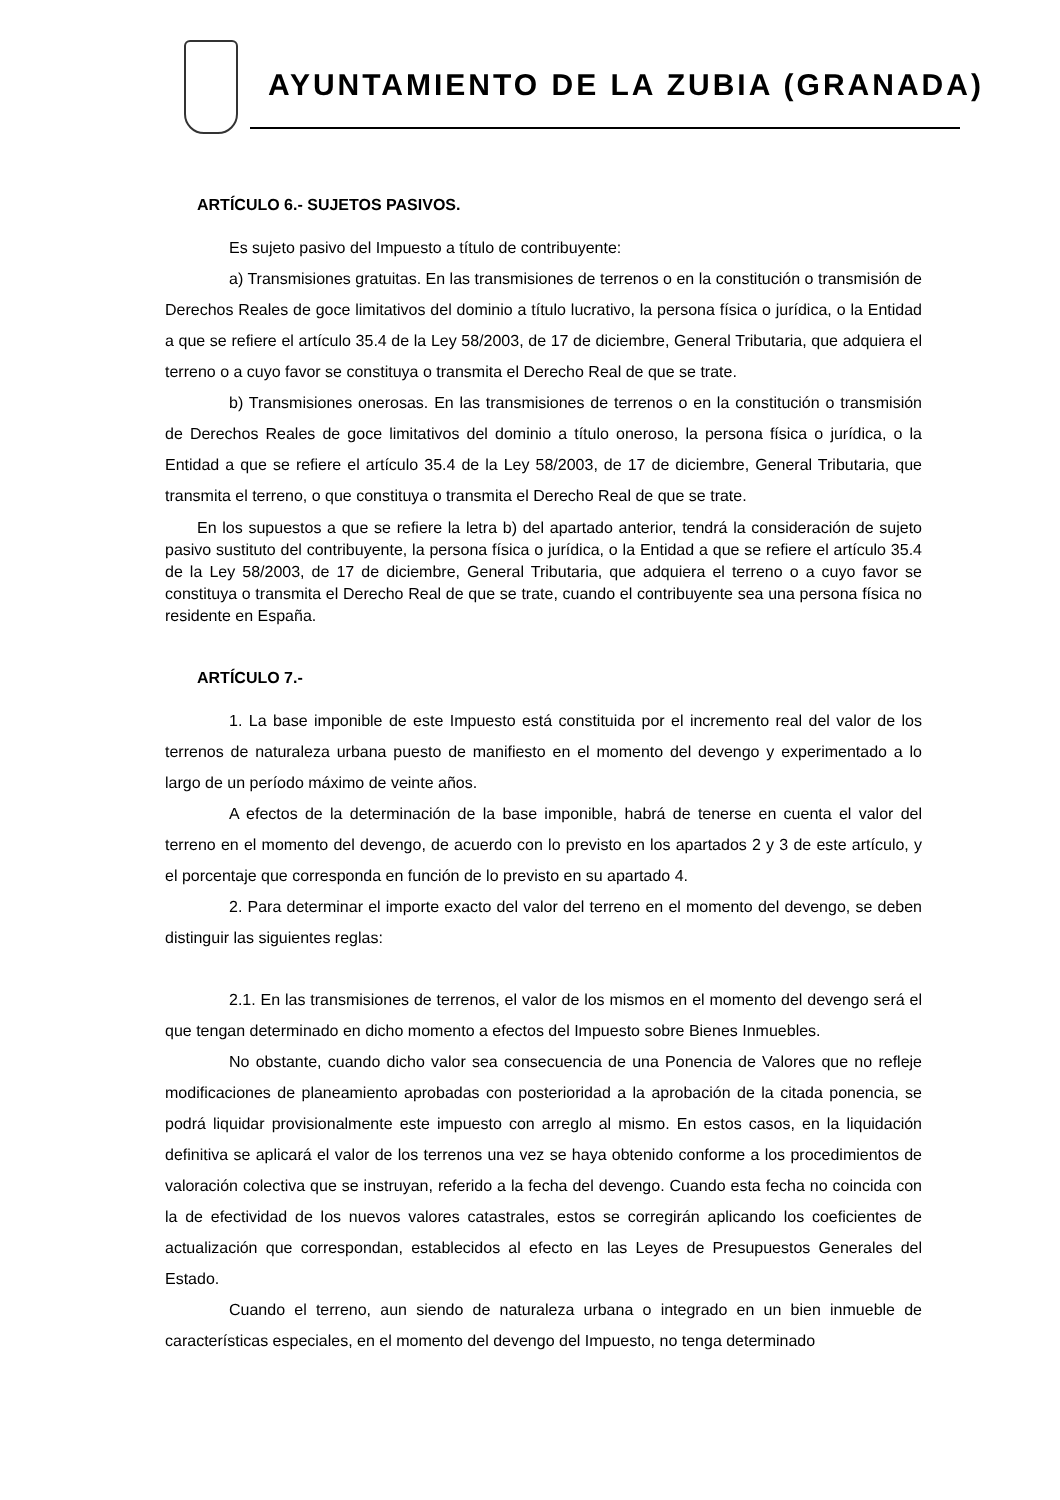AYUNTAMIENTO DE LA ZUBIA (GRANADA)
ARTÍCULO 6.- SUJETOS PASIVOS.
Es sujeto pasivo del Impuesto a título de contribuyente:
a) Transmisiones gratuitas. En las transmisiones de terrenos o en la constitución o transmisión de Derechos Reales de goce limitativos del dominio a título lucrativo, la persona física o jurídica, o la Entidad a que se refiere el artículo 35.4 de la Ley 58/2003, de 17 de diciembre, General Tributaria, que adquiera el terreno o a cuyo favor se constituya o transmita el Derecho Real de que se trate.
b) Transmisiones onerosas. En las transmisiones de terrenos o en la constitución o transmisión de Derechos Reales de goce limitativos del dominio a título oneroso, la persona física o jurídica, o la Entidad a que se refiere el artículo 35.4 de la Ley 58/2003, de 17 de diciembre, General Tributaria, que transmita el terreno, o que constituya o transmita el Derecho Real de que se trate.
En los supuestos a que se refiere la letra b) del apartado anterior, tendrá la consideración de sujeto pasivo sustituto del contribuyente, la persona física o jurídica, o la Entidad a que se refiere el artículo 35.4 de la Ley 58/2003, de 17 de diciembre, General Tributaria, que adquiera el terreno o a cuyo favor se constituya o transmita el Derecho Real de que se trate, cuando el contribuyente sea una persona física no residente en España.
ARTÍCULO 7.-
1. La base imponible de este Impuesto está constituida por el incremento real del valor de los terrenos de naturaleza urbana puesto de manifiesto en el momento del devengo y experimentado a lo largo de un período máximo de veinte años.
A efectos de la determinación de la base imponible, habrá de tenerse en cuenta el valor del terreno en el momento del devengo, de acuerdo con lo previsto en los apartados 2 y 3 de este artículo, y el porcentaje que corresponda en función de lo previsto en su apartado 4.
2. Para determinar el importe exacto del valor del terreno en el momento del devengo, se deben distinguir las siguientes reglas:
2.1. En las transmisiones de terrenos, el valor de los mismos en el momento del devengo será el que tengan determinado en dicho momento a efectos del Impuesto sobre Bienes Inmuebles.
No obstante, cuando dicho valor sea consecuencia de una Ponencia de Valores que no refleje modificaciones de planeamiento aprobadas con posterioridad a la aprobación de la citada ponencia, se podrá liquidar provisionalmente este impuesto con arreglo al mismo. En estos casos, en la liquidación definitiva se aplicará el valor de los terrenos una vez se haya obtenido conforme a los procedimientos de valoración colectiva que se instruyan, referido a la fecha del devengo. Cuando esta fecha no coincida con la de efectividad de los nuevos valores catastrales, estos se corregirán aplicando los coeficientes de actualización que correspondan, establecidos al efecto en las Leyes de Presupuestos Generales del Estado.
Cuando el terreno, aun siendo de naturaleza urbana o integrado en un bien inmueble de características especiales, en el momento del devengo del Impuesto, no tenga determinado